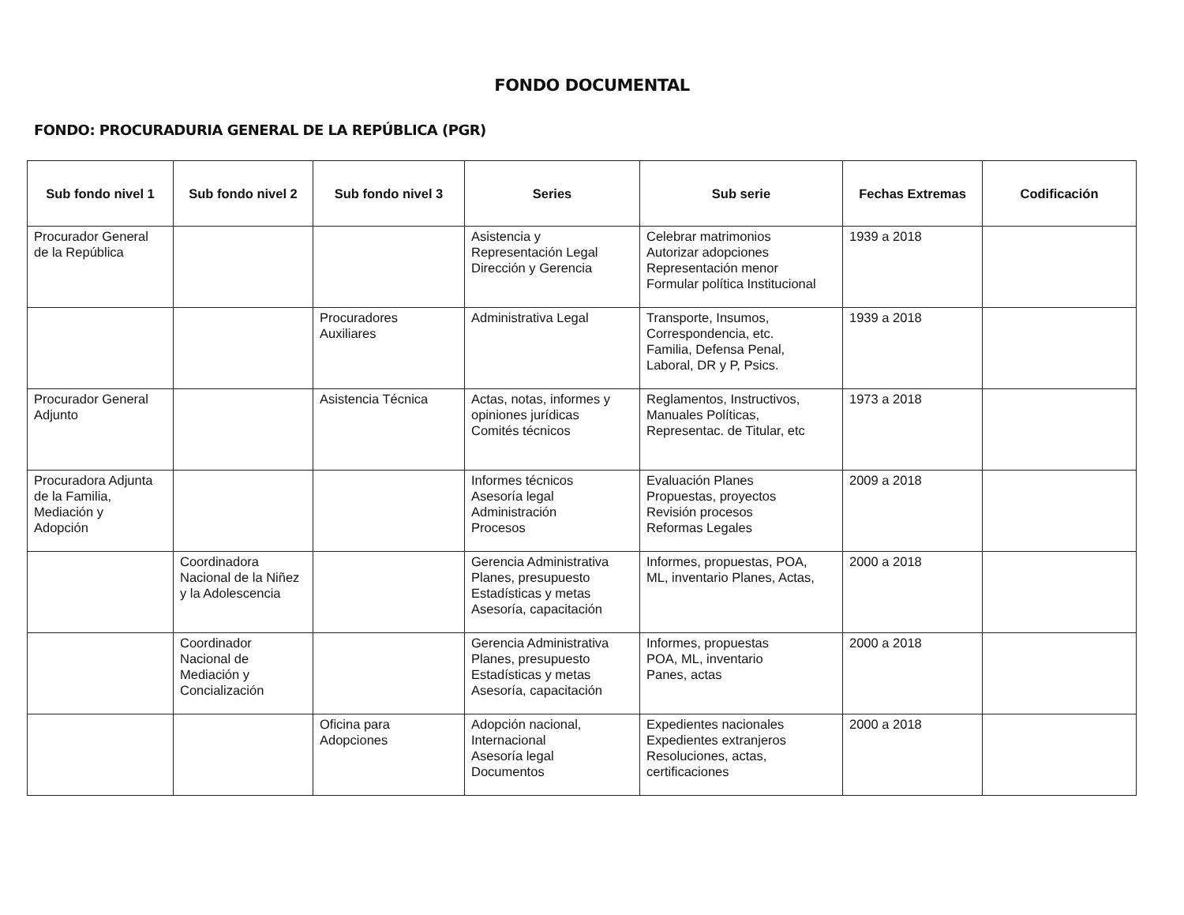FONDO DOCUMENTAL
FONDO: PROCURADURIA GENERAL DE LA REPÚBLICA (PGR)
| Sub fondo nivel 1 | Sub fondo nivel 2 | Sub fondo nivel 3 | Series | Sub serie | Fechas Extremas | Codificación |
| --- | --- | --- | --- | --- | --- | --- |
| Procurador General de la República | | | Asistencia y Representación Legal Dirección y Gerencia | Celebrar matrimonios Autorizar adopciones Representación menor Formular política Institucional | 1939 a 2018 | |
| | | Procuradores Auxiliares | Administrativa Legal | Transporte, Insumos, Correspondencia, etc. Familia, Defensa Penal, Laboral, DR y P, Psics. | 1939 a 2018 | |
| Procurador General Adjunto | | Asistencia Técnica | Actas, notas, informes y opiniones jurídicas Comités técnicos | Reglamentos, Instructivos, Manuales Políticas, Representac. de Titular, etc | 1973 a 2018 | |
| Procuradora Adjunta de la Familia, Mediación y Adopción | | | Informes técnicos Asesoría legal Administración Procesos | Evaluación Planes Propuestas, proyectos Revisión procesos Reformas Legales | 2009 a 2018 | |
| | Coordinadora Nacional de la Niñez y la Adolescencia | | Gerencia Administrativa Planes, presupuesto Estadísticas y metas Asesoría, capacitación | Informes, propuestas, POA, ML, inventario Planes, Actas, | 2000 a 2018 | |
| | Coordinador Nacional de Mediación y Concialización | | Gerencia Administrativa Planes, presupuesto Estadísticas y metas Asesoría, capacitación | Informes, propuestas POA, ML, inventario Panes, actas | 2000 a 2018 | |
| | | Oficina para Adopciones | Adopción nacional, Internacional Asesoría legal Documentos | Expedientes nacionales Expedientes extranjeros Resoluciones, actas, certificaciones | 2000 a 2018 | |